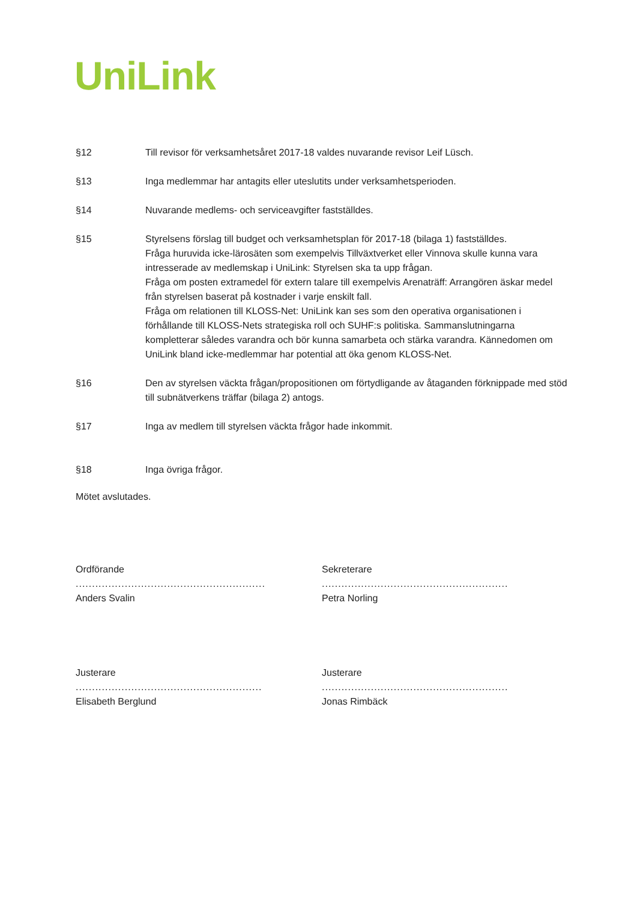UniLink
§12 Till revisor för verksamhetsåret 2017-18 valdes nuvarande revisor Leif Lüsch.
§13 Inga medlemmar har antagits eller uteslutits under verksamhetsperioden.
§14 Nuvarande medlems- och serviceavgifter fastställdes.
§15 Styrelsens förslag till budget och verksamhetsplan för 2017-18 (bilaga 1) fastställdes.
Fråga huruvida icke-lärosäten som exempelvis Tillväxtverket eller Vinnova skulle kunna vara intresserade av medlemskap i UniLink: Styrelsen ska ta upp frågan.
Fråga om posten extramedel för extern talare till exempelvis Arenaträff: Arrangören äskar medel från styrelsen baserat på kostnader i varje enskilt fall.
Fråga om relationen till KLOSS-Net: UniLink kan ses som den operativa organisationen i förhållande till KLOSS-Nets strategiska roll och SUHF:s politiska. Sammanslutningarna kompletterar således varandra och bör kunna samarbeta och stärka varandra. Kännedomen om UniLink bland icke-medlemmar har potential att öka genom KLOSS-Net.
§16 Den av styrelsen väckta frågan/propositionen om förtydligande av åtaganden förknippade med stöd till subnätverkens träffar (bilaga 2) antogs.
§17 Inga av medlem till styrelsen väckta frågor hade inkommit.
§18 Inga övriga frågor.
Mötet avslutades.
Ordförande
..........................................................
Anders Svalin
Sekreterare
.........................................................
Petra Norling
Justerare
.........................................................
Elisabeth Berglund
Justerare
.........................................................
Jonas Rimbäck